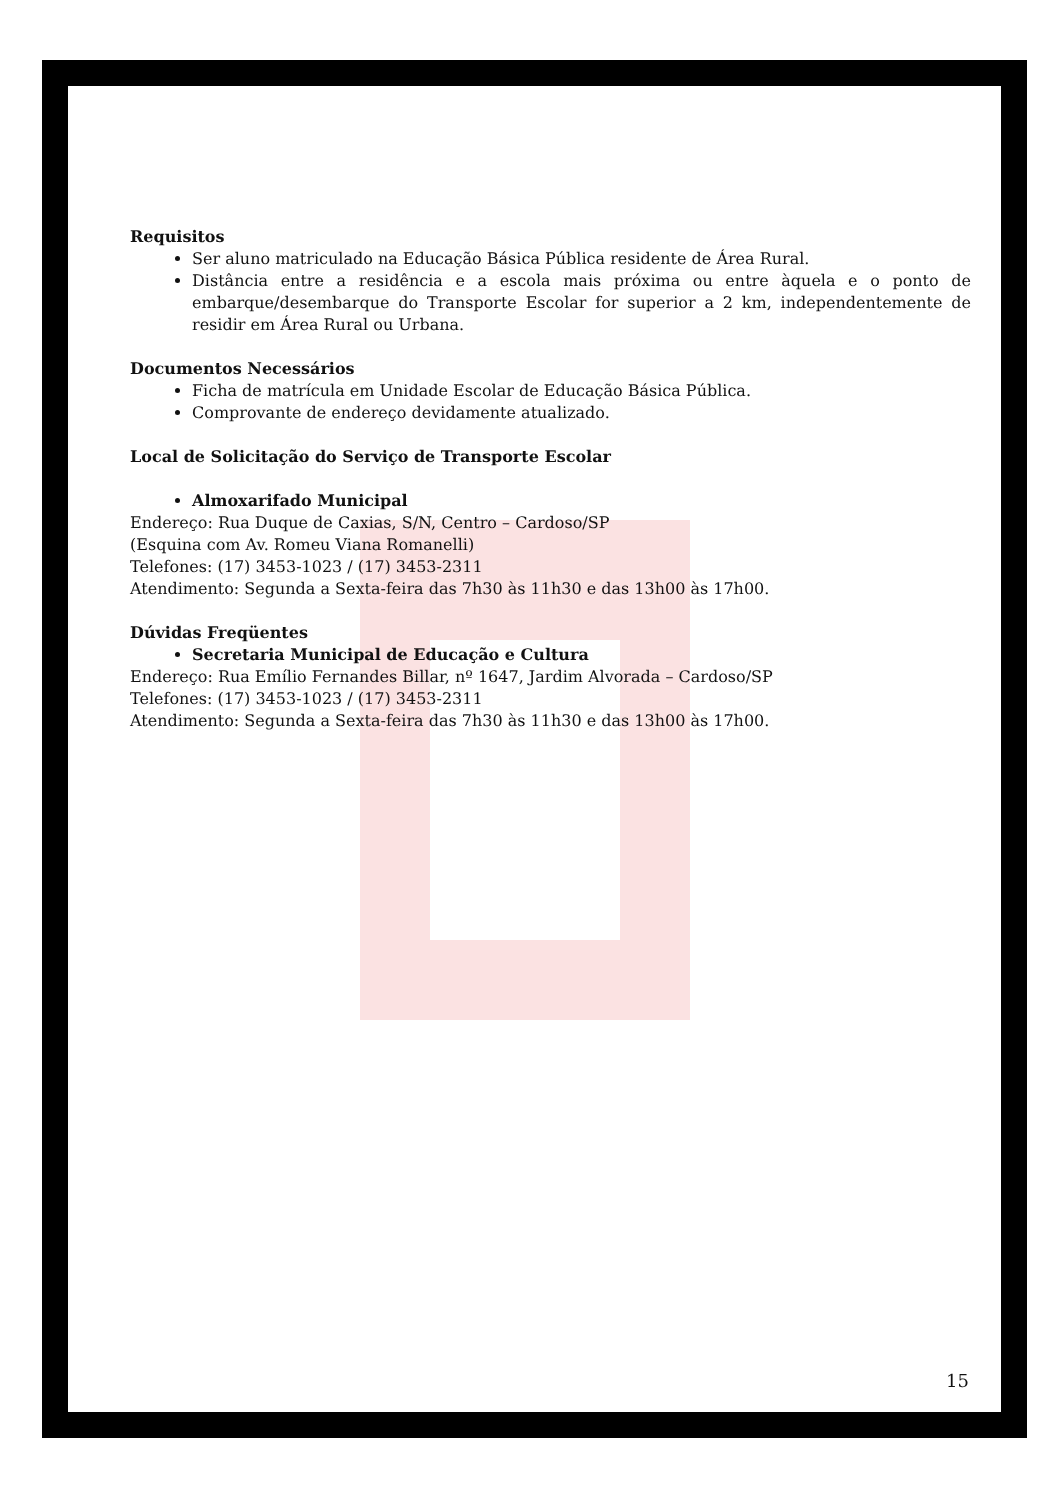Requisitos
Ser aluno matriculado na Educação Básica Pública residente de Área Rural.
Distância entre a residência e a escola mais próxima ou entre àquela e o ponto de embarque/desembarque do Transporte Escolar for superior a 2 km, independentemente de residir em Área Rural ou Urbana.
Documentos Necessários
Ficha de matrícula em Unidade Escolar de Educação Básica Pública.
Comprovante de endereço devidamente atualizado.
Local de Solicitação do Serviço de Transporte Escolar
Almoxarifado Municipal
Endereço: Rua Duque de Caxias, S/N, Centro – Cardoso/SP
(Esquina com Av. Romeu Viana Romanelli)
Telefones: (17) 3453-1023 / (17) 3453-2311
Atendimento: Segunda a Sexta-feira das 7h30 às 11h30 e das 13h00 às 17h00.
Dúvidas Freqüentes
Secretaria Municipal de Educação e Cultura
Endereço: Rua Emílio Fernandes Billar, nº 1647, Jardim Alvorada – Cardoso/SP
Telefones: (17) 3453-1023 / (17) 3453-2311
Atendimento: Segunda a Sexta-feira das 7h30 às 11h30 e das 13h00 às 17h00.
15